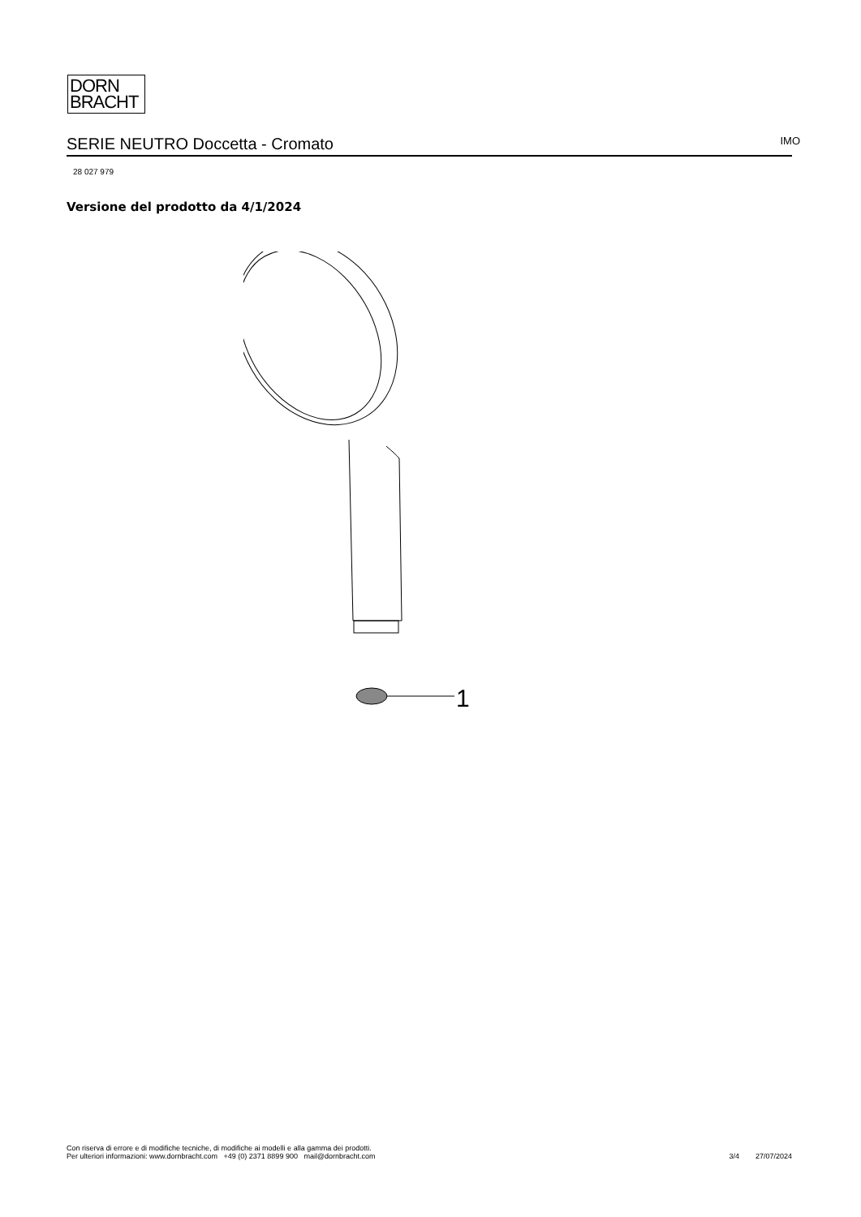DORN
BRACHT
SERIE NEUTRO Doccetta - Cromato
IMO
28 027 979
Versione del prodotto da 4/1/2024
1
Con riserva di errore e di modifiche tecniche, di modifiche ai modelli e alla gamma dei prodotti.
Per ulteriori informazioni: www.dornbracht.com +49 (0) 2371 8899 900 mail@dornbracht.com
3/4 27/07/2024